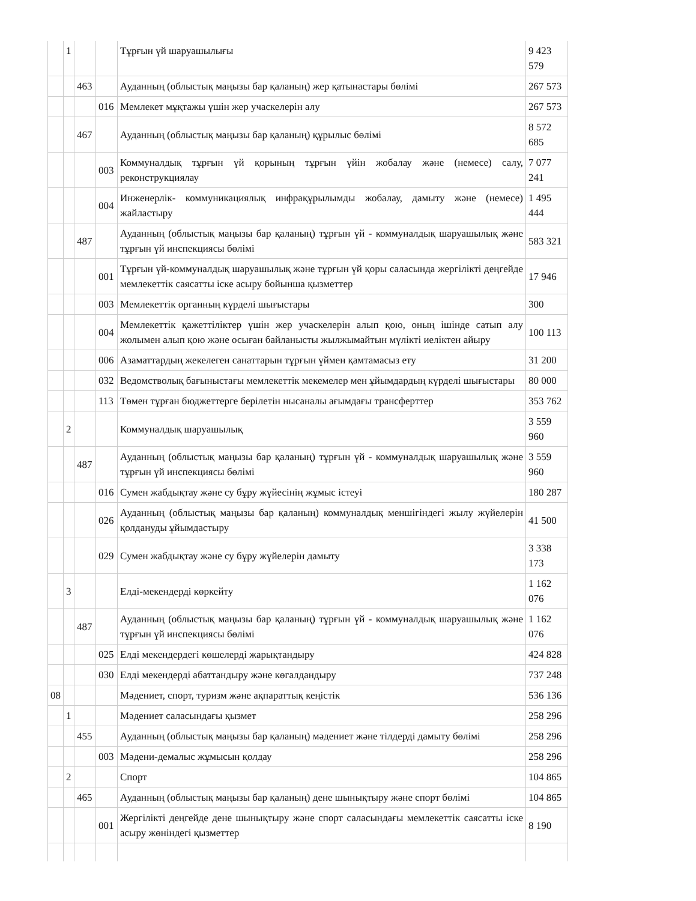| | 1 | | | Тұрғын үй шаруашылығы | 9 423 579 |
| | | 463 | | Ауданның (облыстық маңызы бар қаланың) жер қатынастары бөлімі | 267 573 |
| | | | 016 | Мемлекет мұқтажы үшін жер учаскелерін алу | 267 573 |
| | | 467 | | Ауданның (облыстық маңызы бар қаланың) құрылыс бөлімі | 8 572 685 |
| | | | 003 | Коммуналдық тұрғын үй қорының тұрғын үйін жобалау және (немесе) салу, реконструкциялау | 7 077 241 |
| | | | 004 | Инженерлік- коммуникациялық инфрақұрылымды жобалау, дамыту және (немесе) жайластыру | 1 495 444 |
| | | 487 | | Ауданның (облыстық маңызы бар қаланың) тұрғын үй - коммуналдық шаруашылық және тұрғын үй инспекциясы бөлімі | 583 321 |
| | | | 001 | Тұрғын үй-коммуналдық шаруашылық және тұрғын үй қоры саласында жергілікті деңгейде мемлекеттік саясатты іске асыру бойынша қызметтер | 17 946 |
| | | | 003 | Мемлекеттік органның күрделі шығыстары | 300 |
| | | | 004 | Мемлекеттік қажеттіліктер үшін жер учаскелерін алып қою, оның ішінде сатып алу жолымен алып қою және осыған байланысты жылжымайтын мүлікті иеліктен айыру | 100 113 |
| | | | 006 | Азаматтардың жекелеген санаттарын тұрғын үймен қамтамасыз ету | 31 200 |
| | | | 032 | Ведомстволық бағыныстағы мемлекеттік мекемелер мен ұйымдардың күрделі шығыстары | 80 000 |
| | | | 113 | Төмен тұрған бюджеттерге берілетін нысаналы ағымдағы трансферттер | 353 762 |
| | 2 | | | Коммуналдық шаруашылық | 3 559 960 |
| | | 487 | | Ауданның (облыстық маңызы бар қаланың) тұрғын үй - коммуналдық шаруашылық және тұрғын үй инспекциясы бөлімі | 3 559 960 |
| | | | 016 | Сумен жабдықтау және су бұру жүйесінің жұмыс істеуі | 180 287 |
| | | | 026 | Ауданның (облыстық маңызы бар қаланың) коммуналдық меншігіндегі жылу жүйелерін қолдануды ұйымдастыру | 41 500 |
| | | | 029 | Сумен жабдықтау және су бұру жүйелерін дамыту | 3 338 173 |
| | 3 | | | Елді-мекендерді көркейту | 1 162 076 |
| | | 487 | | Ауданның (облыстық маңызы бар қаланың) тұрғын үй - коммуналдық шаруашылық және тұрғын үй инспекциясы бөлімі | 1 162 076 |
| | | | 025 | Елді мекендердегі көшелерді жарықтандыру | 424 828 |
| | | | 030 | Елді мекендерді абаттандыру және көгалдандыру | 737 248 |
| 08 | | | | Мәдениет, спорт, туризм және ақпараттық кеңістік | 536 136 |
| | 1 | | | Мәдениет саласындағы қызмет | 258 296 |
| | | 455 | | Ауданның (облыстық маңызы бар қаланың) мәдениет және тілдерді дамыту бөлімі | 258 296 |
| | | | 003 | Мәдени-демалыс жұмысын қолдау | 258 296 |
| | 2 | | | Спорт | 104 865 |
| | | 465 | | Ауданның (облыстық маңызы бар қаланың) дене шынықтыру және спорт бөлімі | 104 865 |
| | | | 001 | Жергілікті деңгейде дене шынықтыру және спорт саласындағы мемлекеттік саясатты іске асыру жөніндегі қызметтер | 8 190 |